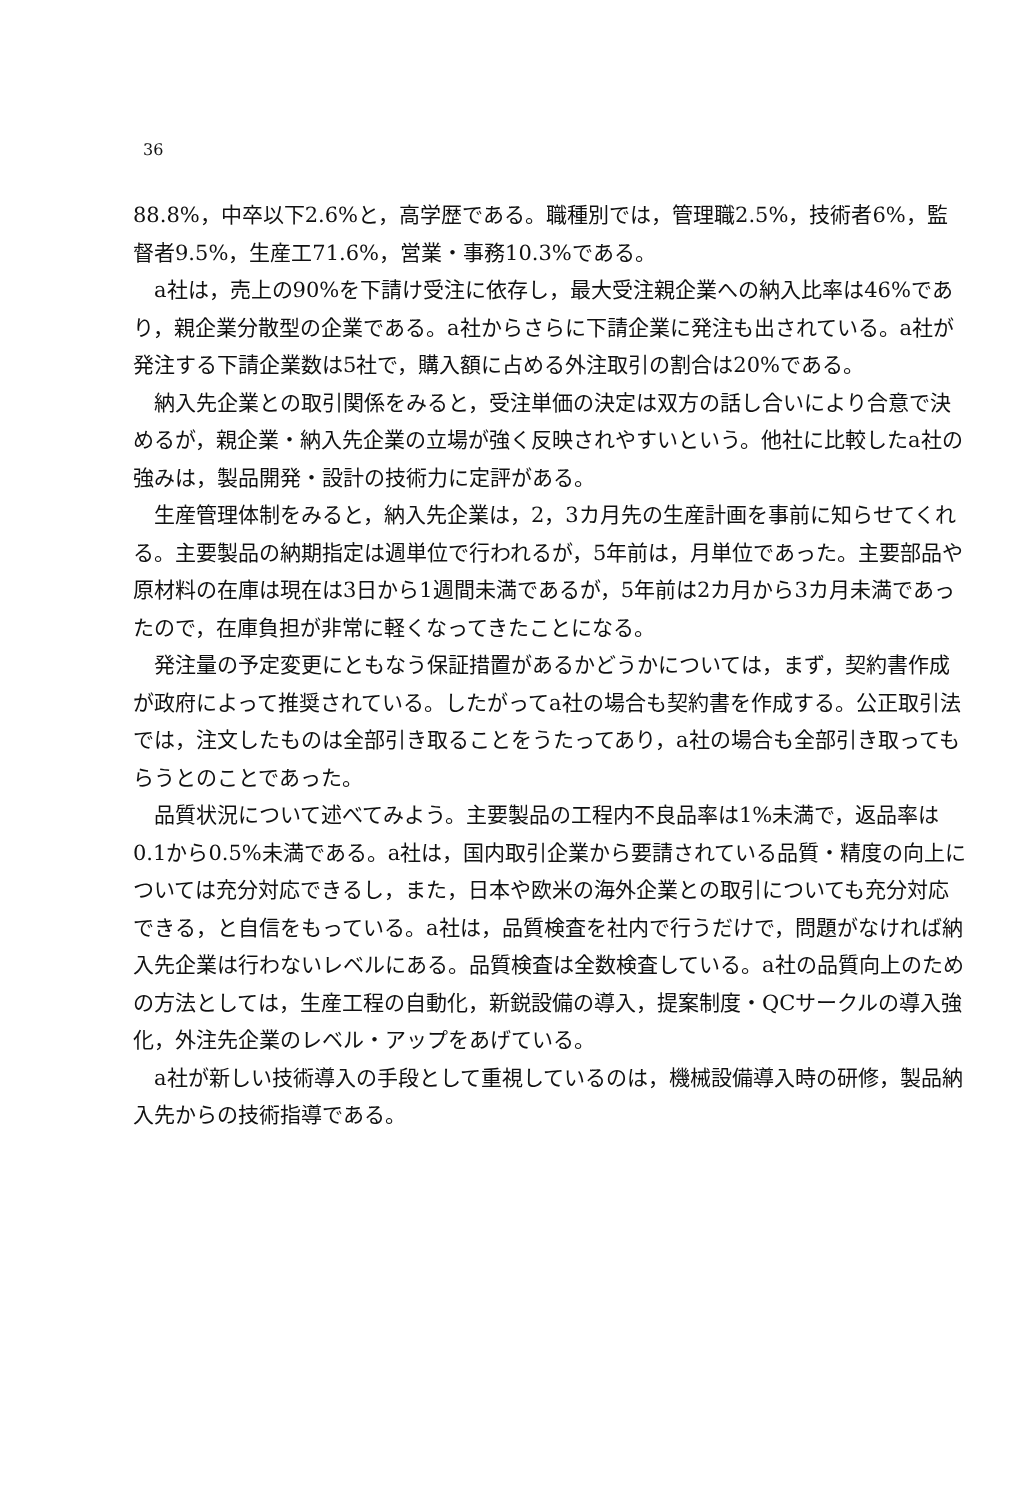36
88.8%，中卒以下2.6%と，高学歴である。職種別では，管理職2.5%，技術者6%，監督者9.5%，生産工71.6%，営業・事務10.3%である。
a社は，売上の90%を下請け受注に依存し，最大受注親企業への納入比率は46%であり，親企業分散型の企業である。a社からさらに下請企業に発注も出されている。a社が発注する下請企業数は5社で，購入額に占める外注取引の割合は20%である。
納入先企業との取引関係をみると，受注単価の決定は双方の話し合いにより合意で決めるが，親企業・納入先企業の立場が強く反映されやすいという。他社に比較したa社の強みは，製品開発・設計の技術力に定評がある。
生産管理体制をみると，納入先企業は，2，3カ月先の生産計画を事前に知らせてくれる。主要製品の納期指定は週単位で行われるが，5年前は，月単位であった。主要部品や原材料の在庫は現在は3日から1週間未満であるが，5年前は2カ月から3カ月未満であったので，在庫負担が非常に軽くなってきたことになる。
発注量の予定変更にともなう保証措置があるかどうかについては，まず，契約書作成が政府によって推奨されている。したがってa社の場合も契約書を作成する。公正取引法では，注文したものは全部引き取ることをうたってあり，a社の場合も全部引き取ってもらうとのことであった。
品質状況について述べてみよう。主要製品の工程内不良品率は1%未満で，返品率は0.1から0.5%未満である。a社は，国内取引企業から要請されている品質・精度の向上については充分対応できるし，また，日本や欧米の海外企業との取引についても充分対応できる，と自信をもっている。a社は，品質検査を社内で行うだけで，問題がなければ納入先企業は行わないレベルにある。品質検査は全数検査している。a社の品質向上のための方法としては，生産工程の自動化，新鋭設備の導入，提案制度・QCサークルの導入強化，外注先企業のレベル・アップをあげている。
a社が新しい技術導入の手段として重視しているのは，機械設備導入時の研修，製品納入先からの技術指導である。